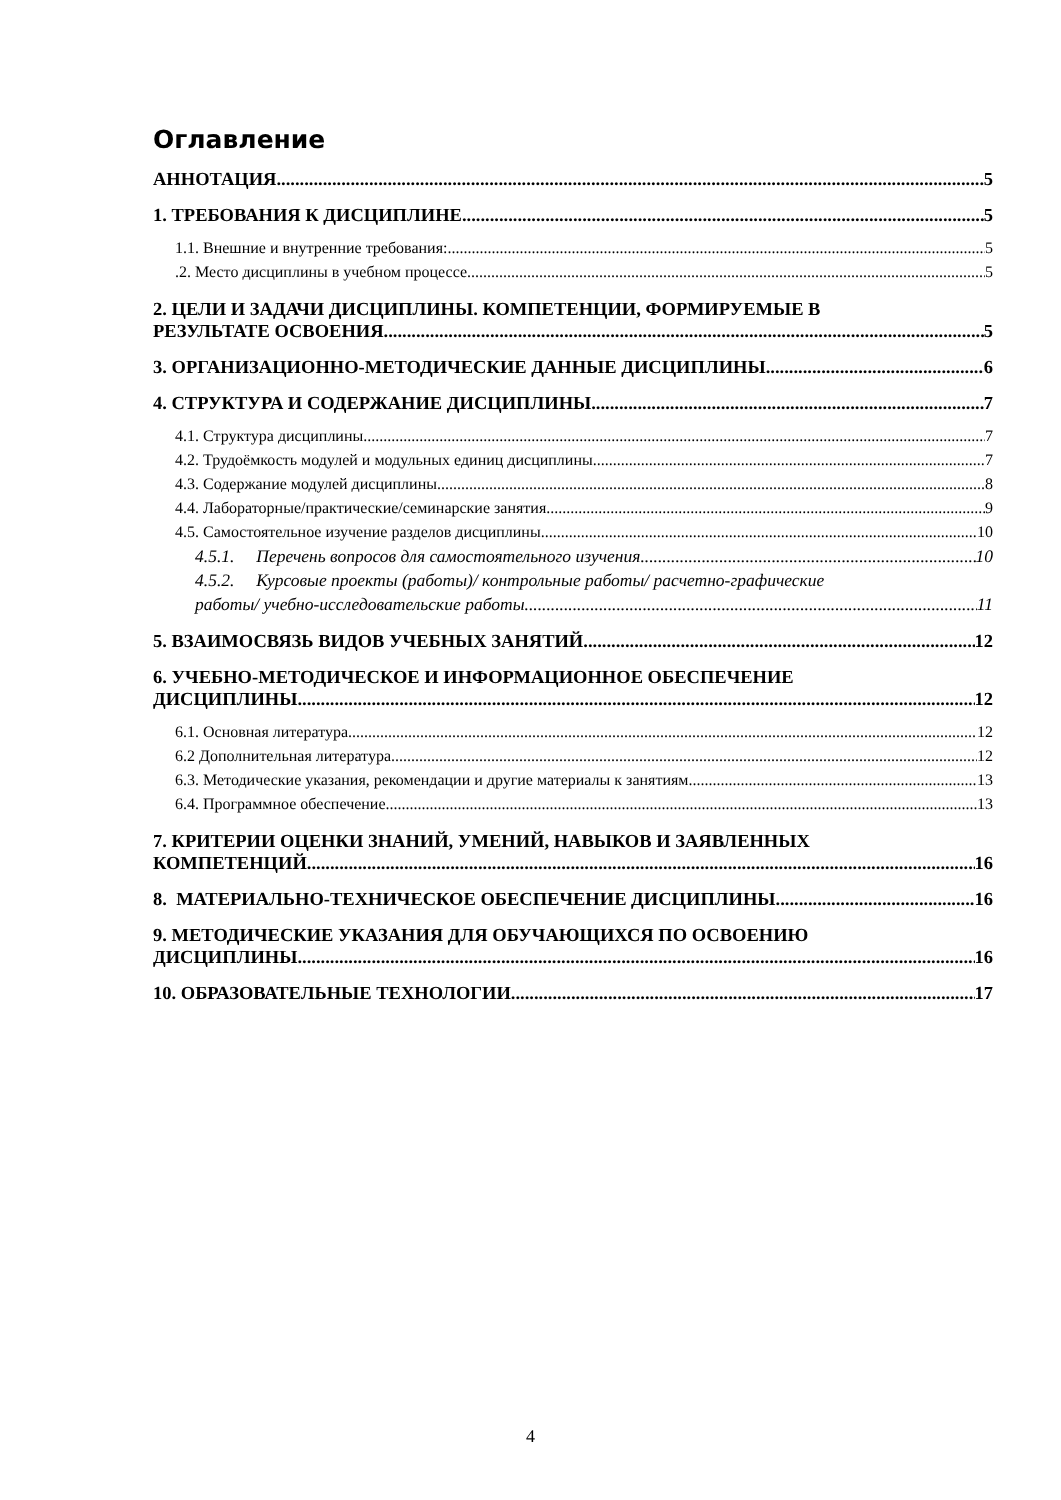Оглавление
АННОТАЦИЯ 5
1. ТРЕБОВАНИЯ К ДИСЦИПЛИНЕ 5
1.1. Внешние и внутренние требования: 5
.2. Место дисциплины в учебном процессе 5
2. ЦЕЛИ И ЗАДАЧИ ДИСЦИПЛИНЫ. КОМПЕТЕНЦИИ, ФОРМИРУЕМЫЕ В
РЕЗУЛЬТАТЕ ОСВОЕНИЯ 5
3. ОРГАНИЗАЦИОННО-МЕТОДИЧЕСКИЕ ДАННЫЕ ДИСЦИПЛИНЫ 6
4. СТРУКТУРА И СОДЕРЖАНИЕ ДИСЦИПЛИНЫ 7
4.1. Структура дисциплины 7
4.2. Трудоёмкость модулей и модульных единиц дисциплины 7
4.3. Содержание модулей дисциплины 8
4.4. Лабораторные/практические/семинарские занятия 9
4.5. Самостоятельное изучение разделов дисциплины 10
4.5.1. Перечень вопросов для самостоятельного изучения 10
4.5.2. Курсовые проекты (работы)/ контрольные работы/ расчетно-графические
работы/ учебно-исследовательские работы 11
5. ВЗАИМОСВЯЗЬ ВИДОВ УЧЕБНЫХ ЗАНЯТИЙ 12
6. УЧЕБНО-МЕТОДИЧЕСКОЕ И ИНФОРМАЦИОННОЕ ОБЕСПЕЧЕНИЕ
ДИСЦИПЛИНЫ 12
6.1. Основная литература 12
6.2 Дополнительная литература. 12
6.3. Методические указания, рекомендации и другие материалы к занятиям 13
6.4. Программное обеспечение 13
7. КРИТЕРИИ ОЦЕНКИ ЗНАНИЙ, УМЕНИЙ, НАВЫКОВ И ЗАЯВЛЕННЫХ
КОМПЕТЕНЦИЙ 16
8. МАТЕРИАЛЬНО-ТЕХНИЧЕСКОЕ ОБЕСПЕЧЕНИЕ ДИСЦИПЛИНЫ 16
9. МЕТОДИЧЕСКИЕ УКАЗАНИЯ ДЛЯ ОБУЧАЮЩИХСЯ ПО ОСВОЕНИЮ
ДИСЦИПЛИНЫ 16
10. ОБРАЗОВАТЕЛЬНЫЕ ТЕХНОЛОГИИ 17
4